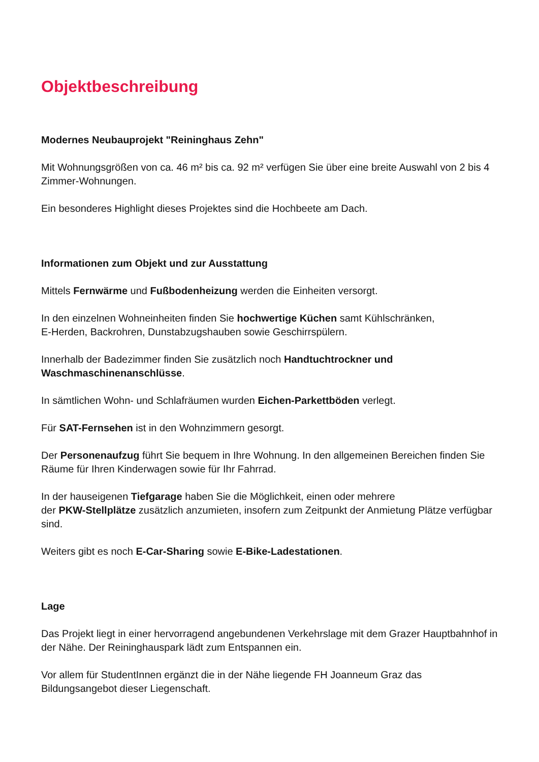Objektbeschreibung
Modernes Neubauprojekt "Reininghaus Zehn"
Mit Wohnungsgrößen von ca. 46 m² bis ca. 92 m² verfügen Sie über eine breite Auswahl von 2 bis 4 Zimmer-Wohnungen.
Ein besonderes Highlight dieses Projektes sind die Hochbeete am Dach.
Informationen zum Objekt und zur Ausstattung
Mittels Fernwärme und Fußbodenheizung werden die Einheiten versorgt.
In den einzelnen Wohneinheiten finden Sie hochwertige Küchen samt Kühlschränken,
E-Herden, Backrohren, Dunstabzugshauben sowie Geschirrspülern.
Innerhalb der Badezimmer finden Sie zusätzlich noch Handtuchtrockner und
Waschmaschinenanschlüsse.
In sämtlichen Wohn- und Schlafräumen wurden Eichen-Parkettböden verlegt.
Für SAT-Fernsehen ist in den Wohnzimmern gesorgt.
Der Personenaufzug führt Sie bequem in Ihre Wohnung. In den allgemeinen Bereichen finden Sie Räume für Ihren Kinderwagen sowie für Ihr Fahrrad.
In der hauseigenen Tiefgarage haben Sie die Möglichkeit, einen oder mehrere
der PKW-Stellplätze zusätzlich anzumieten, insofern zum Zeitpunkt der Anmietung Plätze verfügbar sind.
Weiters gibt es noch E-Car-Sharing sowie E-Bike-Ladestationen.
Lage
Das Projekt liegt in einer hervorragend angebundenen Verkehrslage mit dem Grazer Hauptbahnhof in der Nähe. Der Reininghauspark lädt zum Entspannen ein.
Vor allem für StudentInnen ergänzt die in der Nähe liegende FH Joanneum Graz das Bildungsangebot dieser Liegenschaft.